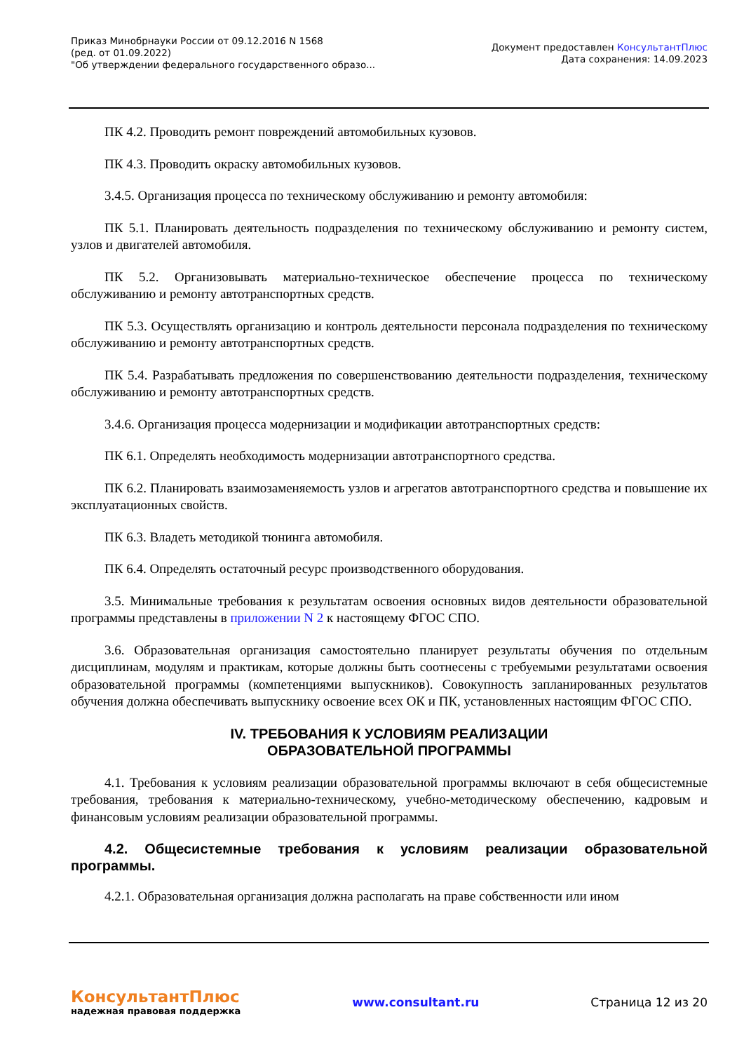Приказ Минобрнауки России от 09.12.2016 N 1568
(ред. от 01.09.2022)
"Об утверждении федерального государственного образо...
Документ предоставлен КонсультантПлюс
Дата сохранения: 14.09.2023
ПК 4.2. Проводить ремонт повреждений автомобильных кузовов.
ПК 4.3. Проводить окраску автомобильных кузовов.
3.4.5. Организация процесса по техническому обслуживанию и ремонту автомобиля:
ПК 5.1. Планировать деятельность подразделения по техническому обслуживанию и ремонту систем, узлов и двигателей автомобиля.
ПК 5.2. Организовывать материально-техническое обеспечение процесса по техническому обслуживанию и ремонту автотранспортных средств.
ПК 5.3. Осуществлять организацию и контроль деятельности персонала подразделения по техническому обслуживанию и ремонту автотранспортных средств.
ПК 5.4. Разрабатывать предложения по совершенствованию деятельности подразделения, техническому обслуживанию и ремонту автотранспортных средств.
3.4.6. Организация процесса модернизации и модификации автотранспортных средств:
ПК 6.1. Определять необходимость модернизации автотранспортного средства.
ПК 6.2. Планировать взаимозаменяемость узлов и агрегатов автотранспортного средства и повышение их эксплуатационных свойств.
ПК 6.3. Владеть методикой тюнинга автомобиля.
ПК 6.4. Определять остаточный ресурс производственного оборудования.
3.5. Минимальные требования к результатам освоения основных видов деятельности образовательной программы представлены в приложении N 2 к настоящему ФГОС СПО.
3.6. Образовательная организация самостоятельно планирует результаты обучения по отдельным дисциплинам, модулям и практикам, которые должны быть соотнесены с требуемыми результатами освоения образовательной программы (компетенциями выпускников). Совокупность запланированных результатов обучения должна обеспечивать выпускнику освоение всех ОК и ПК, установленных настоящим ФГОС СПО.
IV. ТРЕБОВАНИЯ К УСЛОВИЯМ РЕАЛИЗАЦИИ
ОБРАЗОВАТЕЛЬНОЙ ПРОГРАММЫ
4.1. Требования к условиям реализации образовательной программы включают в себя общесистемные требования, требования к материально-техническому, учебно-методическому обеспечению, кадровым и финансовым условиям реализации образовательной программы.
4.2. Общесистемные требования к условиям реализации образовательной программы.
4.2.1. Образовательная организация должна располагать на праве собственности или ином
КонсультантПлюс
надежная правовая поддержка
www.consultant.ru Страница 12 из 20